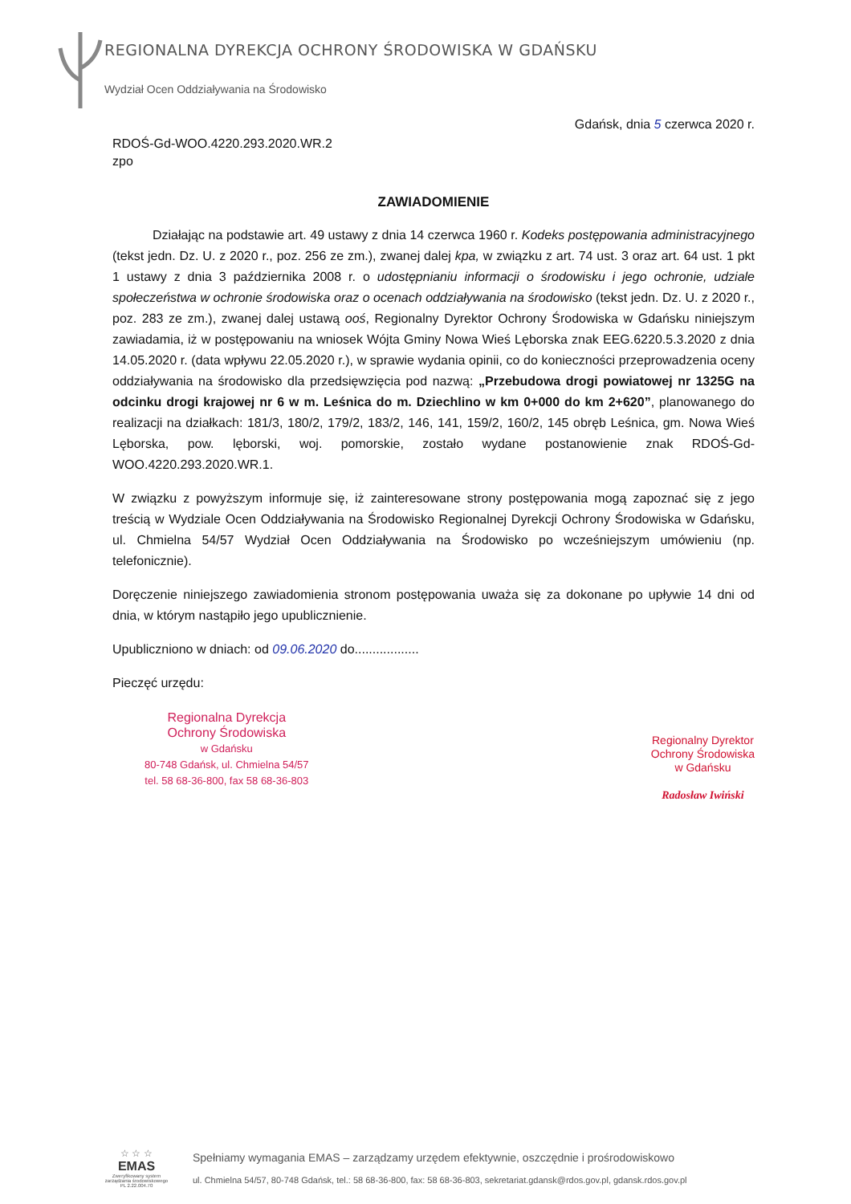REGIONALNA DYREKCJA OCHRONY ŚRODOWISKA W GDAŃSKU
Wydział Ocen Oddziaływania na Środowisko
Gdańsk, dnia 5 czerwca 2020 r.
RDOŚ-Gd-WOO.4220.293.2020.WR.2
zpo
ZAWIADOMIENIE
Działając na podstawie art. 49 ustawy z dnia 14 czerwca 1960 r. Kodeks postępowania administracyjnego (tekst jedn. Dz. U. z 2020 r., poz. 256 ze zm.), zwanej dalej kpa, w związku z art. 74 ust. 3 oraz art. 64 ust. 1 pkt 1 ustawy z dnia 3 października 2008 r. o udostępnianiu informacji o środowisku i jego ochronie, udziale społeczeństwa w ochronie środowiska oraz o ocenach oddziaływania na środowisko (tekst jedn. Dz. U. z 2020 r., poz. 283 ze zm.), zwanej dalej ustawą ooś, Regionalny Dyrektor Ochrony Środowiska w Gdańsku niniejszym zawiadamia, iż w postępowaniu na wniosek Wójta Gminy Nowa Wieś Lęborska znak EEG.6220.5.3.2020 z dnia 14.05.2020 r. (data wpływu 22.05.2020 r.), w sprawie wydania opinii, co do konieczności przeprowadzenia oceny oddziaływania na środowisko dla przedsięwzięcia pod nazwą: „Przebudowa drogi powiatowej nr 1325G na odcinku drogi krajowej nr 6 w m. Leśnica do m. Dziechlino w km 0+000 do km 2+620”, planowanego do realizacji na działkach: 181/3, 180/2, 179/2, 183/2, 146, 141, 159/2, 160/2, 145 obręb Leśnica, gm. Nowa Wieś Lęborska, pow. lęborski, woj. pomorskie, zostało wydane postanowienie znak RDOŚ-Gd-WOO.4220.293.2020.WR.1.
W związku z powyższym informuje się, iż zainteresowane strony postępowania mogą zapoznać się z jego treścią w Wydziale Ocen Oddziaływania na Środowisko Regionalnej Dyrekcji Ochrony Środowiska w Gdańsku, ul. Chmielna 54/57 Wydział Ocen Oddziaływania na Środowisko po wcześniejszym umówieniu (np. telefonicznie).
Doręczenie niniejszego zawiadomienia stronom postępowania uważa się za dokonane po upływie 14 dni od dnia, w którym nastąpiło jego upublicznienie.
Upubliczniono w dniach: od 09.06.2020 do..................
Pieczęć urzędu:
Regionalna Dyrekcja
Ochrony Środowiska
w Gdańsku
80-748 Gdańsk, ul. Chmielna 54/57
tel. 58 68-36-800, fax 58 68-36-803
Regionalny Dyrektor
Ochrony Środowiska
w Gdańsku
Radosław Iwiński
☆ ☆ ☆
EMAS
Zweryfikowany system zarządzania środowiskowego PL 2.22.004.70
Spełniamy wymagania EMAS – zarządzamy urzędem efektywnie, oszczędnie i prośrodowiskowo
ul. Chmielna 54/57, 80-748 Gdańsk, tel.: 58 68-36-800, fax: 58 68-36-803, sekretariat.gdansk@rdos.gov.pl, gdansk.rdos.gov.pl